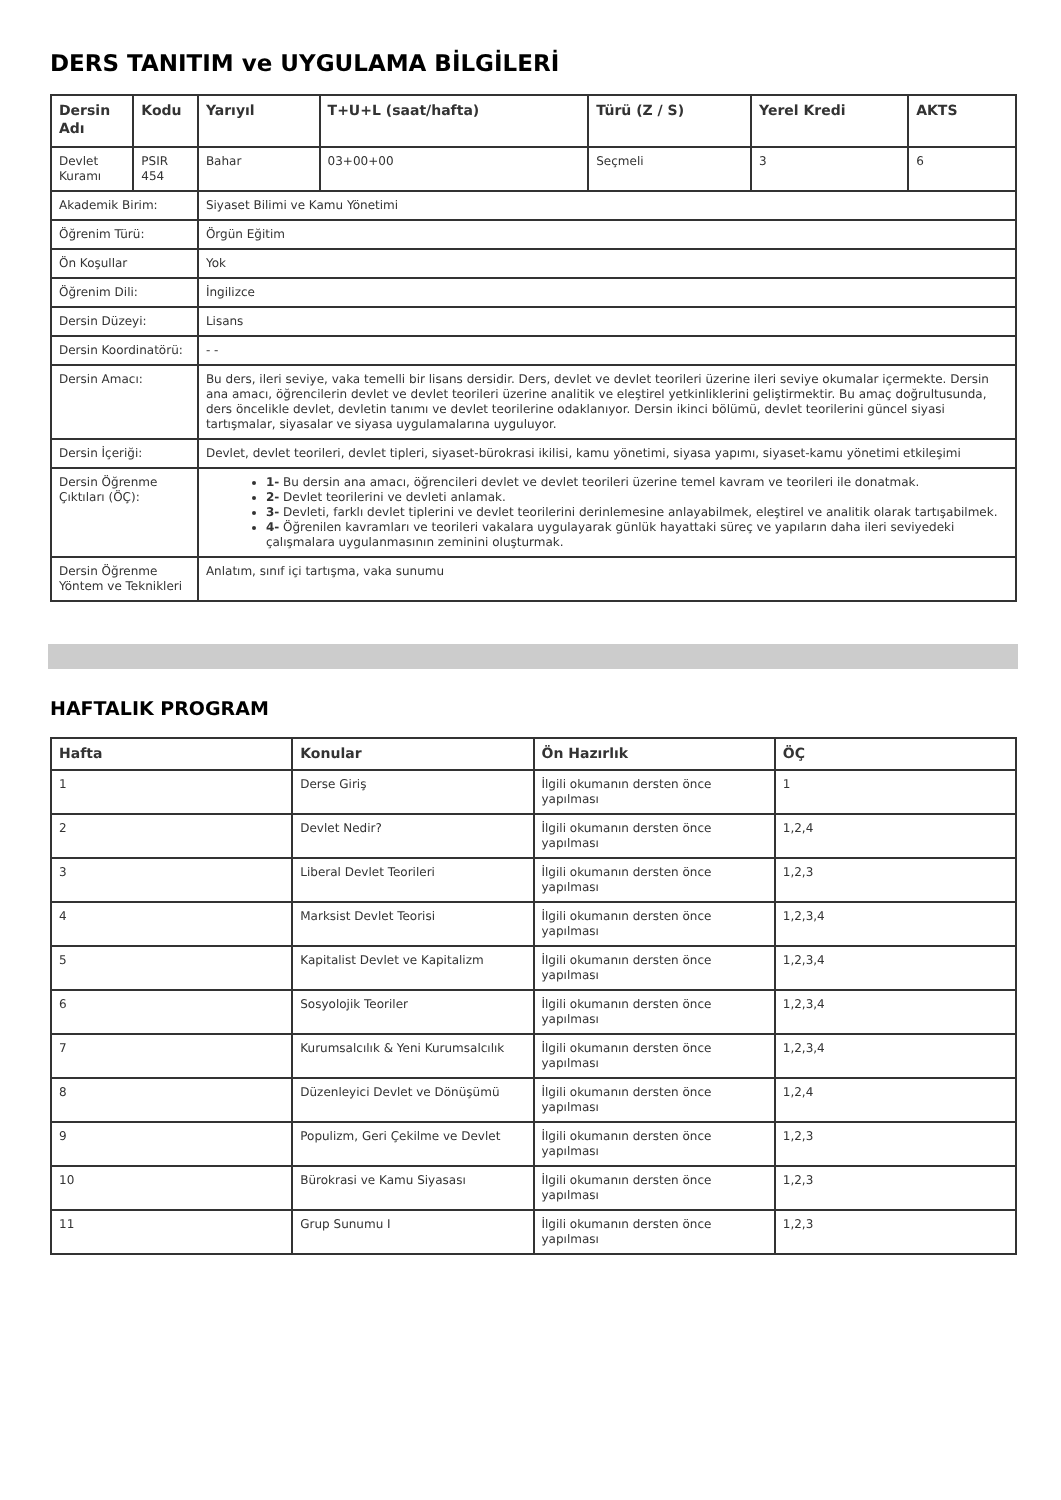DERS TANITIM ve UYGULAMA BİLGİLERİ
| Dersin Adı | Kodu | Yarıyıl | T+U+L (saat/hafta) | Türü (Z / S) | Yerel Kredi | AKTS |
| --- | --- | --- | --- | --- | --- | --- |
| Devlet Kuramı | PSIR 454 | Bahar | 03+00+00 | Seçmeli | 3 | 6 |
| Akademik Birim: | | Siyaset Bilimi ve Kamu Yönetimi | | | | |
| Öğrenim Türü: | | Örgün Eğitim | | | | |
| Ön Koşullar | | Yok | | | | |
| Öğrenim Dili: | | İngilizce | | | | |
| Dersin Düzeyi: | | Lisans | | | | |
| Dersin Koordinatörü: | | - - | | | | |
| Dersin Amacı: | | Bu ders, ileri seviye, vaka temelli bir lisans dersidir. Ders, devlet ve devlet teorileri üzerine ileri seviye okumalar içermekte. Dersin ana amacı, öğrencilerin devlet ve devlet teorileri üzerine analitik ve eleştirel yetkinliklerini geliştirmektir. Bu amaç doğrultusunda, ders öncelikle devlet, devletin tanımı ve devlet teorilerine odaklanıyor. Dersin ikinci bölümü, devlet teorilerini güncel siyasi tartışmalar, siyasalar ve siyasa uygulamalarına uyguluyor. | | | | |
| Dersin İçeriği: | | Devlet, devlet teorileri, devlet tipleri, siyaset-bürokrasi ikilisi, kamu yönetimi, siyasa yapımı, siyaset-kamu yönetimi etkileşimi | | | | |
| Dersin Öğrenme Çıktıları (ÖÇ): | | 1- Bu dersin ana amacı, öğrencileri devlet ve devlet teorileri üzerine temel kavram ve teorileri ile donatmak. 2- Devlet teorilerini ve devleti anlamak. 3- Devleti, farklı devlet tiplerini ve devlet teorilerini derinlemesine anlayabilmek, eleştirel ve analitik olarak tartışabilmek. 4- Öğrenilen kavramları ve teorileri vakalara uygulayarak günlük hayattaki süreç ve yapıların daha ileri seviyedeki çalışmalara uygulanmasının zeminini oluşturmak. | | | | |
| Dersin Öğrenme Yöntem ve Teknikleri | | Anlatım, sınıf içi tartışma, vaka sunumu | | | | |
HAFTALIK PROGRAM
| Hafta | Konular | Ön Hazırlık | ÖÇ |
| --- | --- | --- | --- |
| 1 | Derse Giriş | İlgili okumanın dersten önce yapılması | 1 |
| 2 | Devlet Nedir? | İlgili okumanın dersten önce yapılması | 1,2,4 |
| 3 | Liberal Devlet Teorileri | İlgili okumanın dersten önce yapılması | 1,2,3 |
| 4 | Marksist Devlet Teorisi | İlgili okumanın dersten önce yapılması | 1,2,3,4 |
| 5 | Kapitalist Devlet ve Kapitalizm | İlgili okumanın dersten önce yapılması | 1,2,3,4 |
| 6 | Sosyolojik Teoriler | İlgili okumanın dersten önce yapılması | 1,2,3,4 |
| 7 | Kurumsalcılık & Yeni Kurumsalcılık | İlgili okumanın dersten önce yapılması | 1,2,3,4 |
| 8 | Düzenleyici Devlet ve Dönüşümü | İlgili okumanın dersten önce yapılması | 1,2,4 |
| 9 | Populizm, Geri Çekilme ve Devlet | İlgili okumanın dersten önce yapılması | 1,2,3 |
| 10 | Bürokrasi ve Kamu Siyasası | İlgili okumanın dersten önce yapılması | 1,2,3 |
| 11 | Grup Sunumu I | İlgili okumanın dersten önce yapılması | 1,2,3 |